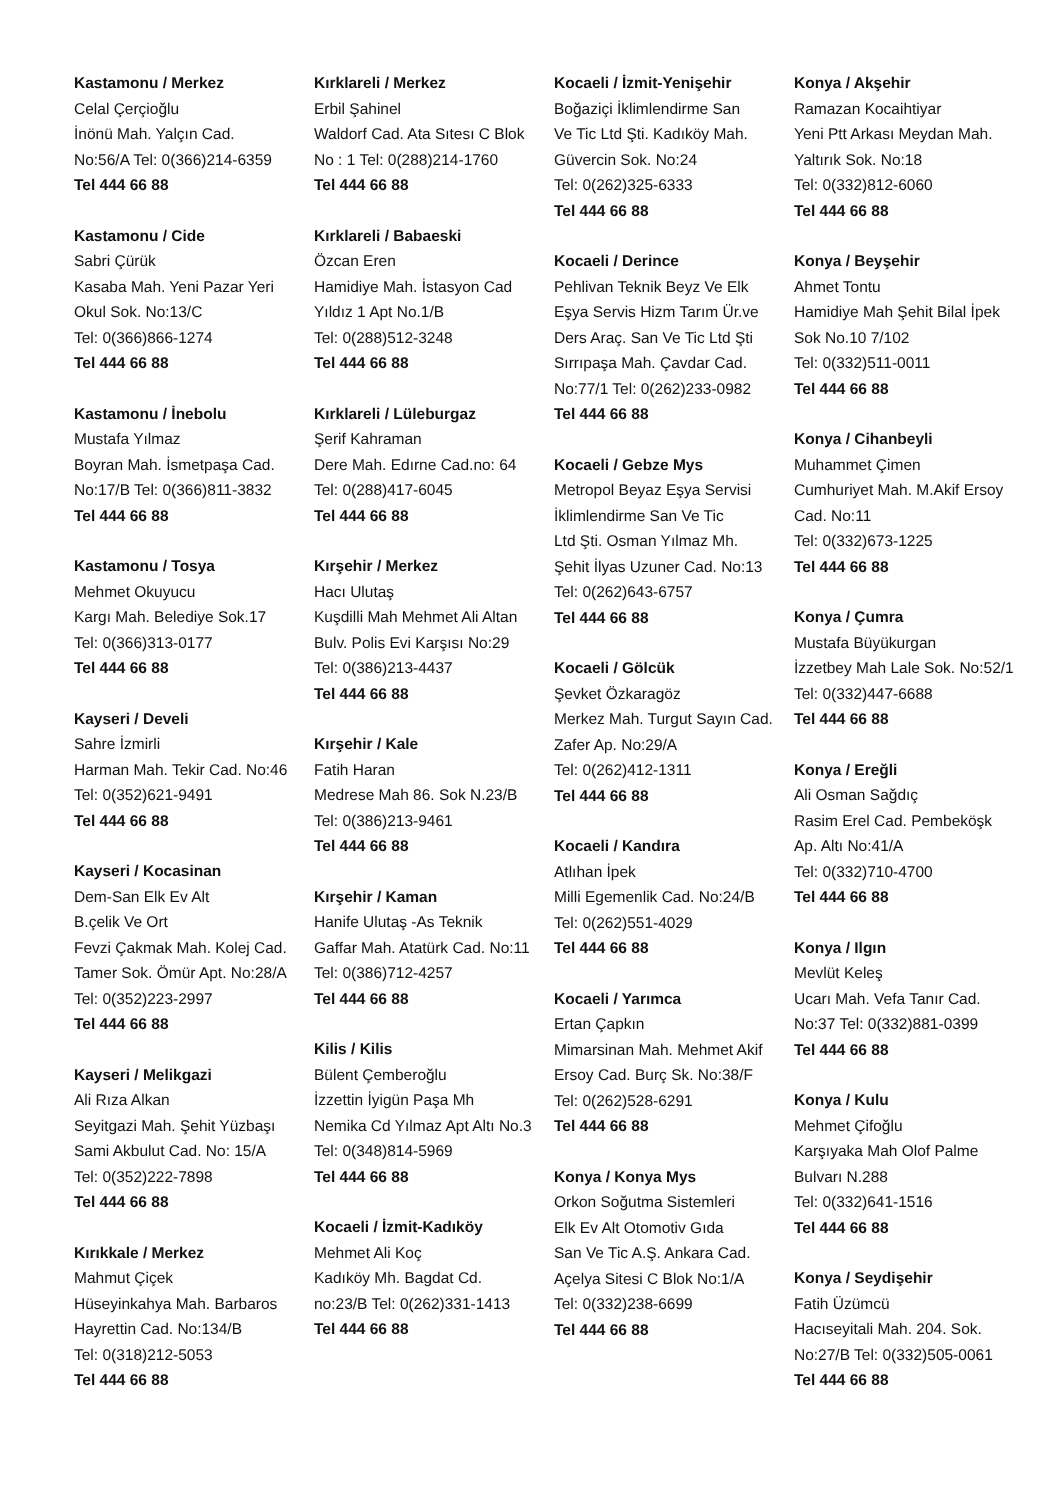Kastamonu / Merkez
Celal Çerçioğlu
İnönü Mah. Yalçın Cad.
No:56/A Tel: 0(366)214-6359
Tel 444 66 88
Kastamonu / Cide
Sabri Çürük
Kasaba Mah. Yeni Pazar Yeri
Okul Sok. No:13/C
Tel: 0(366)866-1274
Tel 444 66 88
Kastamonu / İnebolu
Mustafa Yılmaz
Boyran Mah. İsmetpaşa Cad.
No:17/B Tel: 0(366)811-3832
Tel 444 66 88
Kastamonu / Tosya
Mehmet Okuyucu
Kargı Mah. Belediye Sok.17
Tel: 0(366)313-0177
Tel 444 66 88
Kayseri / Develi
Sahre İzmirli
Harman Mah. Tekir Cad. No:46
Tel: 0(352)621-9491
Tel 444 66 88
Kayseri / Kocasinan
Dem-San Elk Ev Alt
B.çelik Ve Ort
Fevzi Çakmak Mah. Kolej Cad.
Tamer Sok. Ömür Apt. No:28/A
Tel: 0(352)223-2997
Tel 444 66 88
Kayseri / Melikgazi
Ali Rıza Alkan
Seyitgazi Mah. Şehit Yüzbaşı
Sami Akbulut Cad. No: 15/A
Tel: 0(352)222-7898
Tel 444 66 88
Kırıkkale / Merkez
Mahmut Çiçek
Hüseyinkahya Mah. Barbaros
Hayrettin Cad. No:134/B
Tel: 0(318)212-5053
Tel 444 66 88
Kırklareli / Merkez
Erbil Şahinel
Waldorf Cad. Ata Sıtesı C Blok
No : 1 Tel: 0(288)214-1760
Tel 444 66 88
Kırklareli / Babaeski
Özcan Eren
Hamidiye Mah. İstasyon Cad
Yıldız 1 Apt No.1/B
Tel: 0(288)512-3248
Tel 444 66 88
Kırklareli / Lüleburgaz
Şerif Kahraman
Dere Mah. Edırne Cad.no: 64
Tel: 0(288)417-6045
Tel 444 66 88
Kırşehir / Merkez
Hacı Ulutaş
Kuşdilli Mah Mehmet Ali Altan
Bulv. Polis Evi Karşısı No:29
Tel: 0(386)213-4437
Tel 444 66 88
Kırşehir / Kale
Fatih Haran
Medrese Mah 86. Sok N.23/B
Tel: 0(386)213-9461
Tel 444 66 88
Kırşehir / Kaman
Hanife Ulutaş -As Teknik
Gaffar Mah. Atatürk Cad. No:11
Tel: 0(386)712-4257
Tel 444 66 88
Kilis / Kilis
Bülent Çemberoğlu
İzzettin İyigün Paşa Mh
Nemika Cd Yılmaz Apt Altı No.3
Tel: 0(348)814-5969
Tel 444 66 88
Kocaeli / İzmit-Kadıköy
Mehmet Ali Koç
Kadıköy Mh. Bagdat Cd.
no:23/B Tel: 0(262)331-1413
Tel 444 66 88
Kocaeli / İzmit-Yenişehir
Boğaziçi İklimlendirme San
Ve Tic Ltd Şti. Kadıköy Mah.
Güvercin Sok. No:24
Tel: 0(262)325-6333
Tel 444 66 88
Kocaeli / Derince
Pehlivan Teknik Beyz Ve Elk
Eşya Servis Hizm Tarım Ür.ve
Ders Araç. San Ve Tic Ltd Şti
Sırrıpaşa Mah. Çavdar Cad.
No:77/1 Tel: 0(262)233-0982
Tel 444 66 88
Kocaeli / Gebze Mys
Metropol Beyaz Eşya Servisi
İklimlendirme San Ve Tic
Ltd Şti. Osman Yılmaz Mh.
Şehit İlyas Uzuner Cad. No:13
Tel: 0(262)643-6757
Tel 444 66 88
Kocaeli / Gölcük
Şevket Özkaragöz
Merkez Mah. Turgut Sayın Cad.
Zafer Ap. No:29/A
Tel: 0(262)412-1311
Tel 444 66 88
Kocaeli / Kandıra
Atlıhan İpek
Milli Egemenlik Cad. No:24/B
Tel: 0(262)551-4029
Tel 444 66 88
Kocaeli / Yarımca
Ertan Çapkın
Mimarsinan Mah. Mehmet Akif
Ersoy Cad. Burç Sk. No:38/F
Tel: 0(262)528-6291
Tel 444 66 88
Konya / Konya Mys
Orkon Soğutma Sistemleri
Elk Ev Alt Otomotiv Gıda
San Ve Tic A.Ş. Ankara Cad.
Açelya Sitesi C Blok No:1/A
Tel: 0(332)238-6699
Tel 444 66 88
Konya / Akşehir
Ramazan Kocaihtiyar
Yeni Ptt Arkası Meydan Mah.
Yaltırık Sok. No:18
Tel: 0(332)812-6060
Tel 444 66 88
Konya / Beyşehir
Ahmet Tontu
Hamidiye Mah Şehit Bilal İpek
Sok No.10 7/102
Tel: 0(332)511-0011
Tel 444 66 88
Konya / Cihanbeyli
Muhammet Çimen
Cumhuriyet Mah. M.Akif Ersoy
Cad. No:11
Tel: 0(332)673-1225
Tel 444 66 88
Konya / Çumra
Mustafa Büyükurgan
İzzetbey Mah Lale Sok. No:52/1
Tel: 0(332)447-6688
Tel 444 66 88
Konya / Ereğli
Ali Osman Sağdıç
Rasim Erel Cad. Pembeköşk
Ap. Altı No:41/A
Tel: 0(332)710-4700
Tel 444 66 88
Konya / Ilgın
Mevlüt Keleş
Ucarı Mah. Vefa Tanır Cad.
No:37 Tel: 0(332)881-0399
Tel 444 66 88
Konya / Kulu
Mehmet Çifoğlu
Karşıyaka Mah Olof Palme
Bulvarı N.288
Tel: 0(332)641-1516
Tel 444 66 88
Konya / Seydişehir
Fatih Üzümcü
Hacıseyitali Mah. 204. Sok.
No:27/B Tel: 0(332)505-0061
Tel 444 66 88